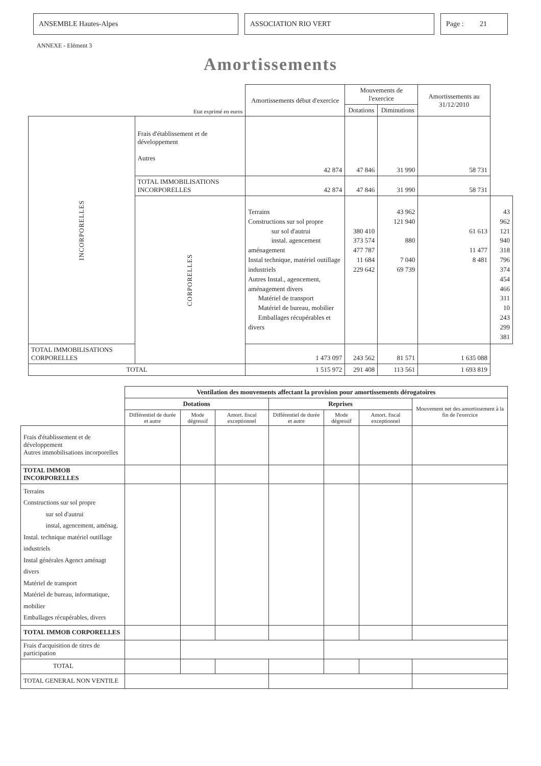ANSEMBLE Hautes-Alpes ASSOCIATION RIO VERT Page : 21
ANNEXE - Elément 3
Amortissements
| Etat exprimé en euros | | Amortissements début d'exercice | Mouvements de l'exercice | | Amortissements au 31/12/2010 | |
| | | | Dotations | Diminutions | | |
| INCORPORELLES | Frais d'établissement et de développement Autres | 42 874 | 47 846 | 31 990 | 58 731 | |
| | TOTAL IMMOBILISATIONS INCORPORELLES | 42 874 | 47 846 | 31 990 | 58 731 | |
| | CORPORELLES | Terrains Constructions sur sol propre sur sol d'autrui instal. agencement aménagement Instal technique, matériel outillage industriels Autres Instal., agencement, aménagement divers Matériel de transport Matériel de bureau, mobilier Emballages récupérables et divers | 380 410 373 574 477 787 11 684 229 642 | 43 962 121 940 880 7 040 69 739 | 61 613 11 477 8 481 | 43 962 121 940 318 796 374 454 466 311 10 243 299 381 |
| TOTAL IMMOBILISATIONS CORPORELLES | | 1 473 097 | 243 562 | 81 571 | 1 635 088 | |
| TOTAL | | 1 515 972 | 291 408 | 113 561 | 1 693 819 | |
| | Ventilation des mouvements affectant la provision pour amortissements dérogatoires | | | | | | |
| | Dotations | | | Reprises | | | Mouvement net des amortissement à la fin de l'exercice |
| | Différentiel de durée et autre | Mode dégressif | Amort. fiscal exceptionnel | Différentiel de durée et autre | Mode dégressif | Amort. fiscal exceptionnel | |
| Frais d'établissement et de développement Autres immobilisations incorporelles | | | | | | | |
| TOTAL IMMOB INCORPORELLES | | | | | | | |
| Terrains Constructions sur sol propre sur sol d'autrui instal, agencement, aménag. Instal. technique matériel outillage industriels Instal générales Agenct aménagt divers Matériel de transport Matériel de bureau, informatique, mobilier Emballages récupérables, divers | | | | | | | |
| TOTAL IMMOB CORPORELLES | | | | | | | |
| Frais d'acquisition de titres de participation | | | | | | | |
| TOTAL | | | | | | | |
| TOTAL GENERAL NON VENTILE | | | | | | | |